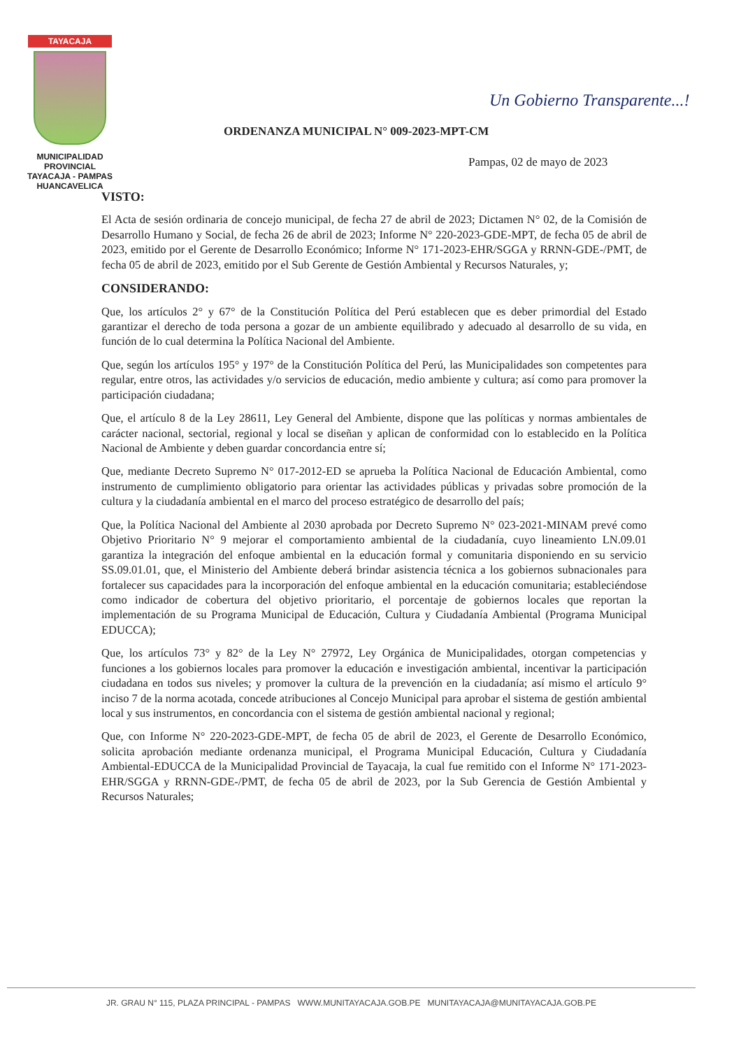TAYACAJA
MUNICIPALIDAD PROVINCIAL
TAYACAJA - PAMPAS
HUANCAVELICA
Un Gobierno Transparente...!
ORDENANZA MUNICIPAL N° 009-2023-MPT-CM
Pampas, 02 de mayo de 2023
VISTO:
El Acta de sesión ordinaria de concejo municipal, de fecha 27 de abril de 2023; Dictamen N° 02, de la Comisión de Desarrollo Humano y Social, de fecha 26 de abril de 2023; Informe N° 220-2023-GDE-MPT, de fecha 05 de abril de 2023, emitido por el Gerente de Desarrollo Económico; Informe N° 171-2023-EHR/SGGA y RRNN-GDE-/PMT, de fecha 05 de abril de 2023, emitido por el Sub Gerente de Gestión Ambiental y Recursos Naturales, y;
CONSIDERANDO:
Que, los artículos 2° y 67° de la Constitución Política del Perú establecen que es deber primordial del Estado garantizar el derecho de toda persona a gozar de un ambiente equilibrado y adecuado al desarrollo de su vida, en función de lo cual determina la Política Nacional del Ambiente.
Que, según los artículos 195° y 197° de la Constitución Política del Perú, las Municipalidades son competentes para regular, entre otros, las actividades y/o servicios de educación, medio ambiente y cultura; así como para promover la participación ciudadana;
Que, el artículo 8 de la Ley 28611, Ley General del Ambiente, dispone que las políticas y normas ambientales de carácter nacional, sectorial, regional y local se diseñan y aplican de conformidad con lo establecido en la Política Nacional de Ambiente y deben guardar concordancia entre sí;
Que, mediante Decreto Supremo N° 017-2012-ED se aprueba la Política Nacional de Educación Ambiental, como instrumento de cumplimiento obligatorio para orientar las actividades públicas y privadas sobre promoción de la cultura y la ciudadanía ambiental en el marco del proceso estratégico de desarrollo del país;
Que, la Política Nacional del Ambiente al 2030 aprobada por Decreto Supremo N° 023-2021-MINAM prevé como Objetivo Prioritario N° 9 mejorar el comportamiento ambiental de la ciudadanía, cuyo lineamiento LN.09.01 garantiza la integración del enfoque ambiental en la educación formal y comunitaria disponiendo en su servicio SS.09.01.01, que, el Ministerio del Ambiente deberá brindar asistencia técnica a los gobiernos subnacionales para fortalecer sus capacidades para la incorporación del enfoque ambiental en la educación comunitaria; estableciéndose como indicador de cobertura del objetivo prioritario, el porcentaje de gobiernos locales que reportan la implementación de su Programa Municipal de Educación, Cultura y Ciudadanía Ambiental (Programa Municipal EDUCCA);
Que, los artículos 73° y 82° de la Ley N° 27972, Ley Orgánica de Municipalidades, otorgan competencias y funciones a los gobiernos locales para promover la educación e investigación ambiental, incentivar la participación ciudadana en todos sus niveles; y promover la cultura de la prevención en la ciudadanía; así mismo el artículo 9° inciso 7 de la norma acotada, concede atribuciones al Concejo Municipal para aprobar el sistema de gestión ambiental local y sus instrumentos, en concordancia con el sistema de gestión ambiental nacional y regional;
Que, con Informe N° 220-2023-GDE-MPT, de fecha 05 de abril de 2023, el Gerente de Desarrollo Económico, solicita aprobación mediante ordenanza municipal, el Programa Municipal Educación, Cultura y Ciudadanía Ambiental-EDUCCA de la Municipalidad Provincial de Tayacaja, la cual fue remitido con el Informe N° 171-2023-EHR/SGGA y RRNN-GDE-/PMT, de fecha 05 de abril de 2023, por la Sub Gerencia de Gestión Ambiental y Recursos Naturales;
JR. GRAU N° 115, PLAZA PRINCIPAL - PAMPAS WWW.MUNITAYACAJA.GOB.PE MUNITAYACAJA@MUNITAYACAJA.GOB.PE